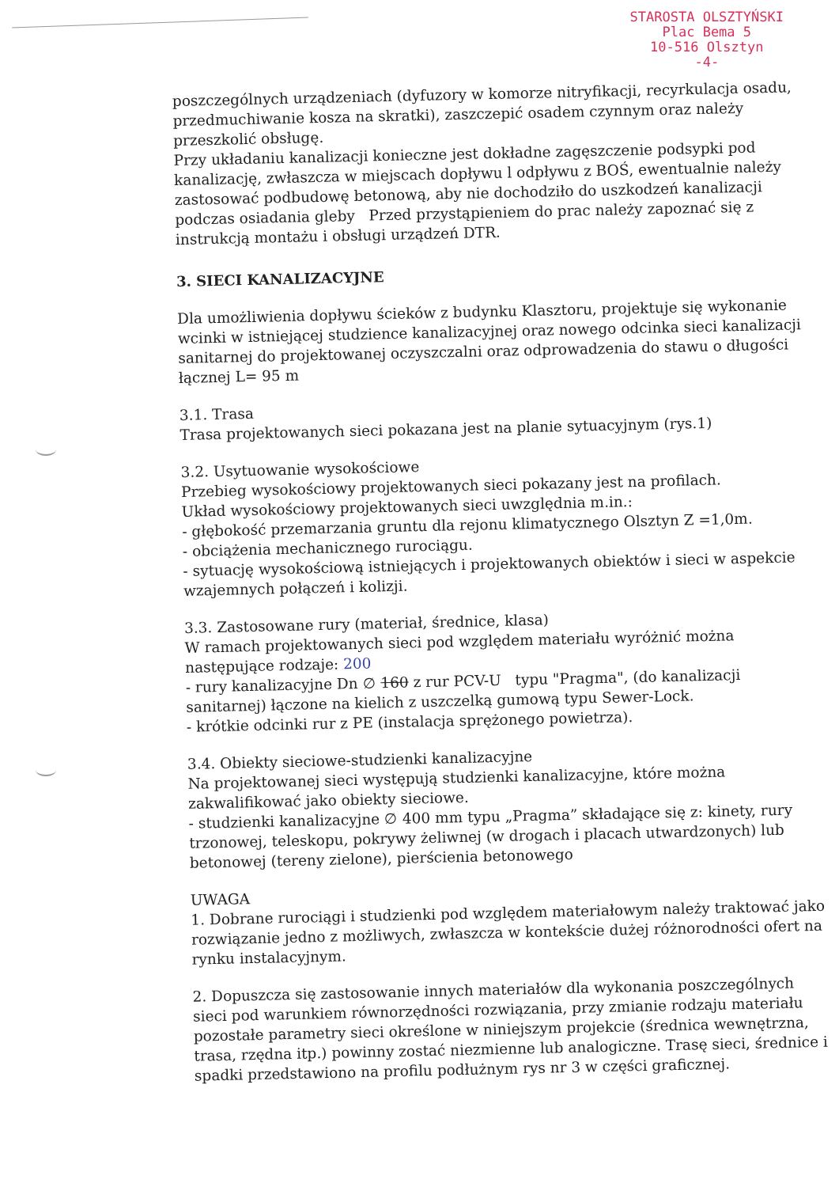STAROSTA OLSZTYŃSKI
Plac Bema 5
10-516 Olsztyn
-4-
poszczególnych urządzeniach (dyfuzory w komorze nitryfikacji, recyrkulacja osadu, przedmuchiwanie kosza na skratki), zaszczepić osadem czynnym oraz należy przeszkolić obsługę.
Przy układaniu kanalizacji konieczne jest dokładne zagęszczenie podsypki pod kanalizację, zwłaszcza w miejscach dopływu l odpływu z BOŚ, ewentualnie należy zastosować podbudowę betonową, aby nie dochodziło do uszkodzeń kanalizacji podczas osiadania gleby Przed przystąpieniem do prac należy zapoznać się z instrukcją montażu i obsługi urządzeń DTR.
3. SIECI KANALIZACYJNE
Dla umożliwienia dopływu ścieków z budynku Klasztoru, projektuje się wykonanie wcinki w istniejącej studzience kanalizacyjnej oraz nowego odcinka sieci kanalizacji sanitarnej do projektowanej oczyszczalni oraz odprowadzenia do stawu o długości łącznej L= 95 m
3.1. Trasa
Trasa projektowanych sieci pokazana jest na planie sytuacyjnym (rys.1)
3.2. Usytuowanie wysokościowe
Przebieg wysokościowy projektowanych sieci pokazany jest na profilach.
Układ wysokościowy projektowanych sieci uwzględnia m.in.:
- głębokość przemarzania gruntu dla rejonu klimatycznego Olsztyn Z =1,0m.
- obciążenia mechanicznego rurociągu.
- sytuację wysokościową istniejących i projektowanych obiektów i sieci w aspekcie wzajemnych połączeń i kolizji.
3.3. Zastosowane rury (materiał, średnice, klasa)
W ramach projektowanych sieci pod względem materiału wyróżnić można następujące rodzaje: 200
- rury kanalizacyjne Dn ∅ 160 z rur PCV-U typu "Pragma", (do kanalizacji sanitarnej) łączone na kielich z uszczelką gumową typu Sewer-Lock.
- krótkie odcinki rur z PE (instalacja sprężonego powietrza).
3.4. Obiekty sieciowe-studzienki kanalizacyjne
Na projektowanej sieci występują studzienki kanalizacyjne, które można zakwalifikować jako obiekty sieciowe.
- studzienki kanalizacyjne ∅ 400 mm typu „Pragma” składające się z: kinety, rury trzonowej, teleskopu, pokrywy żeliwnej (w drogach i placach utwardzonych) lub betonowej (tereny zielone), pierścienia betonowego
UWAGA
1. Dobrane rurociągi i studzienki pod względem materiałowym należy traktować jako rozwiązanie jedno z możliwych, zwłaszcza w kontekście dużej różnorodności ofert na rynku instalacyjnym.
2. Dopuszcza się zastosowanie innych materiałów dla wykonania poszczególnych sieci pod warunkiem równorzędności rozwiązania, przy zmianie rodzaju materiału pozostałe parametry sieci określone w niniejszym projekcie (średnica wewnętrzna, trasa, rzędna itp.) powinny zostać niezmienne lub analogiczne. Trasę sieci, średnice i spadki przedstawiono na profilu podłużnym rys nr 3 w części graficznej.